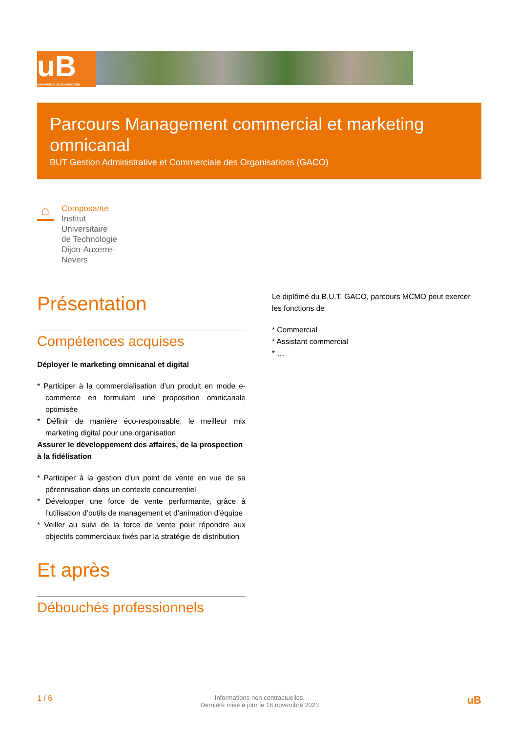uB
UNIVERSITÉ DE BOURGOGNE
Parcours Management commercial et marketing omnicanal
BUT Gestion Administrative et Commerciale des Organisations (GACO)
⌂
Composante
Institut
Universitaire
de Technologie
Dijon-Auxerre-
Nevers
Présentation
Compétences acquises
Déployer le marketing omnicanal et digital
* Participer à la commercialisation d’un produit en mode e-commerce en formulant une proposition omnicanale optimisée
* Définir de manière éco-responsable, le meilleur mix marketing digital pour une organisation
Assurer le développement des affaires, de la prospection à la fidélisation
* Participer à la gestion d’un point de vente en vue de sa pérennisation dans un contexte concurrentiel
* Développer une force de vente performante, grâce à l’utilisation d’outils de management et d’animation d’équipe
* Veiller au suivi de la force de vente pour répondre aux objectifs commerciaux fixés par la stratégie de distribution
Et après
Débouchés professionnels
Le diplômé du B.U.T. GACO, parcours MCMO peut exercer les fonctions de
* Commercial
* Assistant commercial
* …
1 / 6 Informations non contractuelles.
Dernière mise à jour le 16 novembre 2023 uB